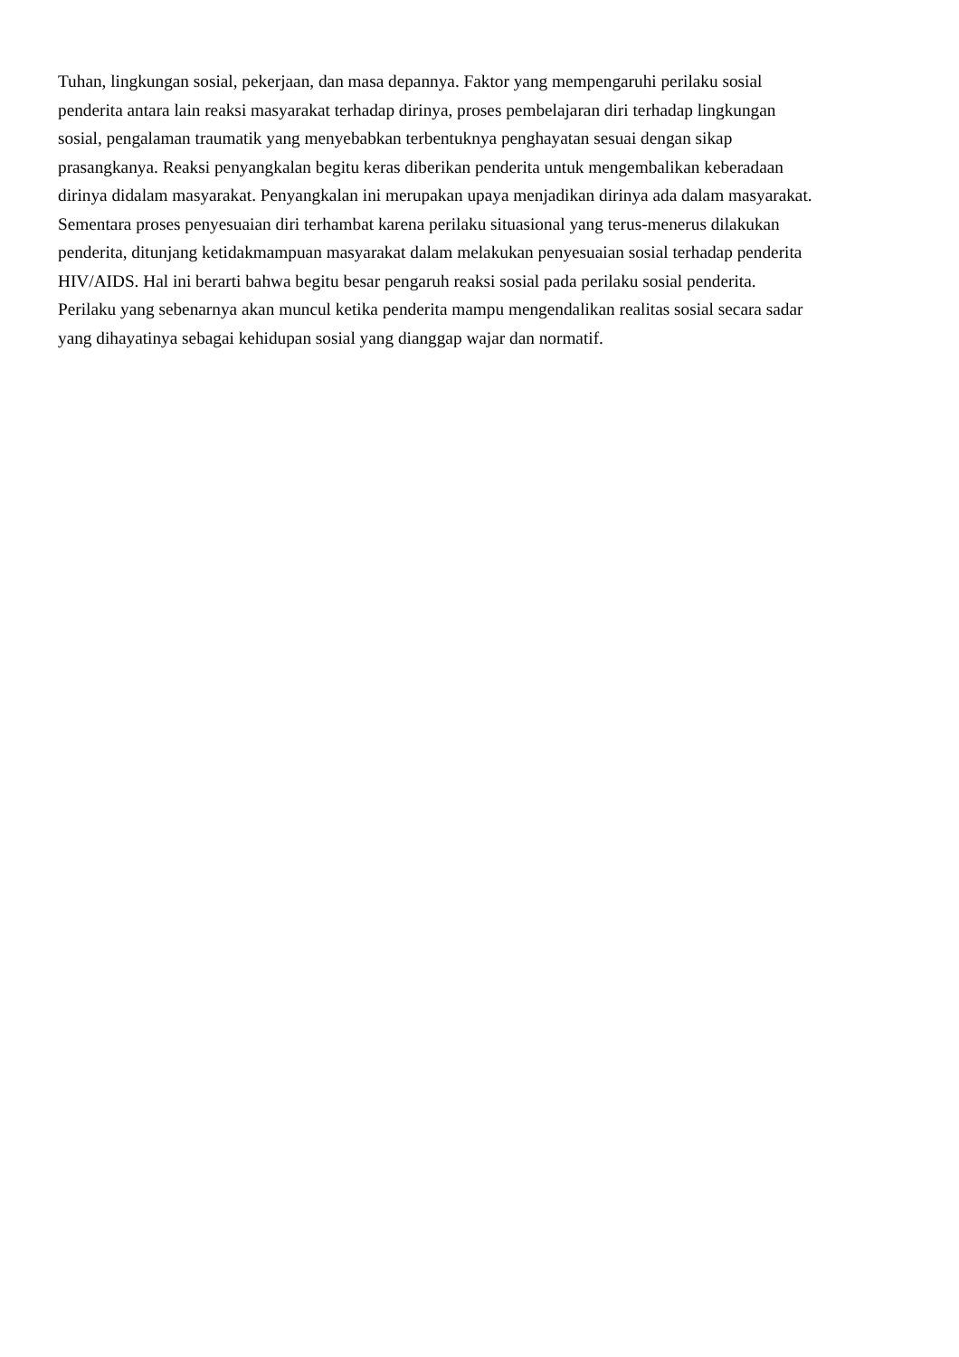Tuhan, lingkungan sosial, pekerjaan, dan masa depannya. Faktor yang mempengaruhi perilaku sosial
penderita antara lain reaksi masyarakat terhadap dirinya, proses pembelajaran diri terhadap lingkungan
sosial, pengalaman traumatik yang menyebabkan terbentuknya penghayatan sesuai dengan sikap
prasangkanya. Reaksi penyangkalan begitu keras diberikan penderita untuk mengembalikan keberadaan
dirinya didalam masyarakat. Penyangkalan ini merupakan upaya menjadikan dirinya ada dalam masyarakat.
Sementara proses penyesuaian diri terhambat karena perilaku situasional yang terus-menerus dilakukan
penderita, ditunjang ketidakmampuan masyarakat dalam melakukan penyesuaian sosial terhadap penderita
HIV/AIDS. Hal ini berarti bahwa begitu besar pengaruh reaksi sosial pada perilaku sosial penderita.
Perilaku yang sebenarnya akan muncul ketika penderita mampu mengendalikan realitas sosial secara sadar
yang dihayatinya sebagai kehidupan sosial yang dianggap wajar dan normatif.